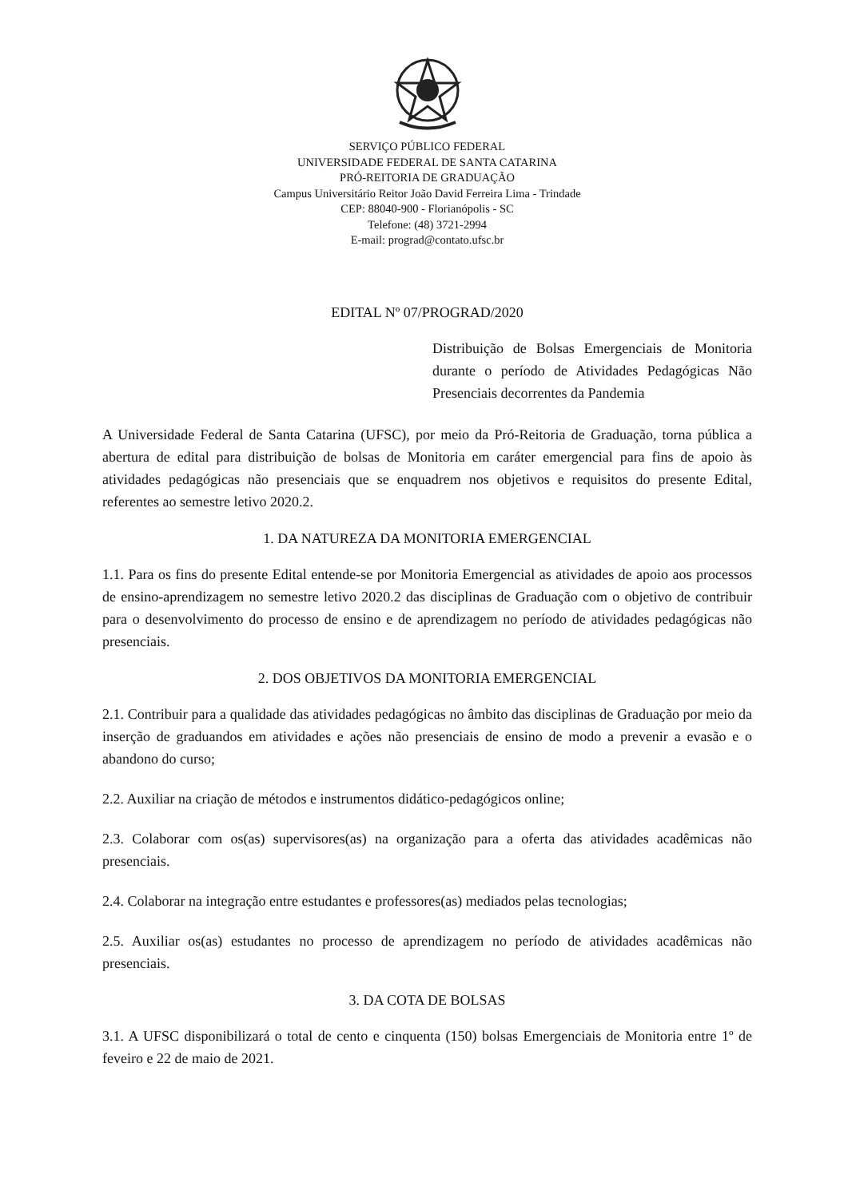SERVIÇO PÚBLICO FEDERAL
UNIVERSIDADE FEDERAL DE SANTA CATARINA
PRÓ-REITORIA DE GRADUAÇÃO
Campus Universitário Reitor João David Ferreira Lima - Trindade
CEP: 88040-900 - Florianópolis - SC
Telefone: (48) 3721-2994
E-mail: prograd@contato.ufsc.br
EDITAL Nº 07/PROGRAD/2020
Distribuição de Bolsas Emergenciais de Monitoria durante o período de Atividades Pedagógicas Não Presenciais decorrentes da Pandemia
A Universidade Federal de Santa Catarina (UFSC), por meio da Pró-Reitoria de Graduação, torna pública a abertura de edital para distribuição de bolsas de Monitoria em caráter emergencial para fins de apoio às atividades pedagógicas não presenciais que se enquadrem nos objetivos e requisitos do presente Edital, referentes ao semestre letivo 2020.2.
1. DA NATUREZA DA MONITORIA EMERGENCIAL
1.1. Para os fins do presente Edital entende-se por Monitoria Emergencial as atividades de apoio aos processos de ensino-aprendizagem no semestre letivo 2020.2 das disciplinas de Graduação com o objetivo de contribuir para o desenvolvimento do processo de ensino e de aprendizagem no período de atividades pedagógicas não presenciais.
2. DOS OBJETIVOS DA MONITORIA EMERGENCIAL
2.1. Contribuir para a qualidade das atividades pedagógicas no âmbito das disciplinas de Graduação por meio da inserção de graduandos em atividades e ações não presenciais de ensino de modo a prevenir a evasão e o abandono do curso;
2.2. Auxiliar na criação de métodos e instrumentos didático-pedagógicos online;
2.3. Colaborar com os(as) supervisores(as) na organização para a oferta das atividades acadêmicas não presenciais.
2.4. Colaborar na integração entre estudantes e professores(as) mediados pelas tecnologias;
2.5. Auxiliar os(as) estudantes no processo de aprendizagem no período de atividades acadêmicas não presenciais.
3. DA COTA DE BOLSAS
3.1. A UFSC disponibilizará o total de cento e cinquenta (150) bolsas Emergenciais de Monitoria entre 1º de feveiro e 22 de maio de 2021.